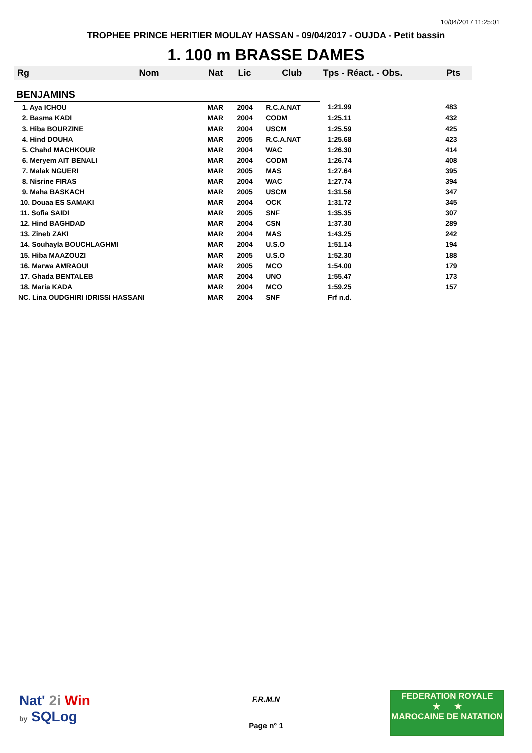10/04/2017 11:25:01
TROPHEE PRINCE HERITIER MOULAY HASSAN - 09/04/2017 - OUJDA - Petit bassin
1. 100 m BRASSE DAMES
| Rg | Nom | Nat | Lic | Club | Tps - Réact. - Obs. | Pts |
| --- | --- | --- | --- | --- | --- | --- |
| BENJAMINS | | | | | | |
| 1. Aya ICHOU | | MAR | 2004 | R.C.A.NAT | 1:21.99 | 483 |
| 2. Basma KADI | | MAR | 2004 | CODM | 1:25.11 | 432 |
| 3. Hiba BOURZINE | | MAR | 2004 | USCM | 1:25.59 | 425 |
| 4. Hind DOUHA | | MAR | 2005 | R.C.A.NAT | 1:25.68 | 423 |
| 5. Chahd MACHKOUR | | MAR | 2004 | WAC | 1:26.30 | 414 |
| 6. Meryem AIT BENALI | | MAR | 2004 | CODM | 1:26.74 | 408 |
| 7. Malak NGUERI | | MAR | 2005 | MAS | 1:27.64 | 395 |
| 8. Nisrine FIRAS | | MAR | 2004 | WAC | 1:27.74 | 394 |
| 9. Maha BASKACH | | MAR | 2005 | USCM | 1:31.56 | 347 |
| 10. Douaa ES SAMAKI | | MAR | 2004 | OCK | 1:31.72 | 345 |
| 11. Sofia SAIDI | | MAR | 2005 | SNF | 1:35.35 | 307 |
| 12. Hind BAGHDAD | | MAR | 2004 | CSN | 1:37.30 | 289 |
| 13. Zineb ZAKI | | MAR | 2004 | MAS | 1:43.25 | 242 |
| 14. Souhayla BOUCHLAGHMI | | MAR | 2004 | U.S.O | 1:51.14 | 194 |
| 15. Hiba MAAZOUZI | | MAR | 2005 | U.S.O | 1:52.30 | 188 |
| 16. Marwa AMRAOUI | | MAR | 2005 | MCO | 1:54.00 | 179 |
| 17. Ghada BENTALEB | | MAR | 2004 | UNO | 1:55.47 | 173 |
| 18. Maria KADA | | MAR | 2004 | MCO | 1:59.25 | 157 |
| NC. Lina OUDGHIRI IDRISSI HASSANI | | MAR | 2004 | SNF | Frf n.d. | |
Nat' 2i Win
by SQLog
F.R.M.N
Page n° 1
FEDERATION ROYALE
★ ★
MAROCAINE DE NATATION